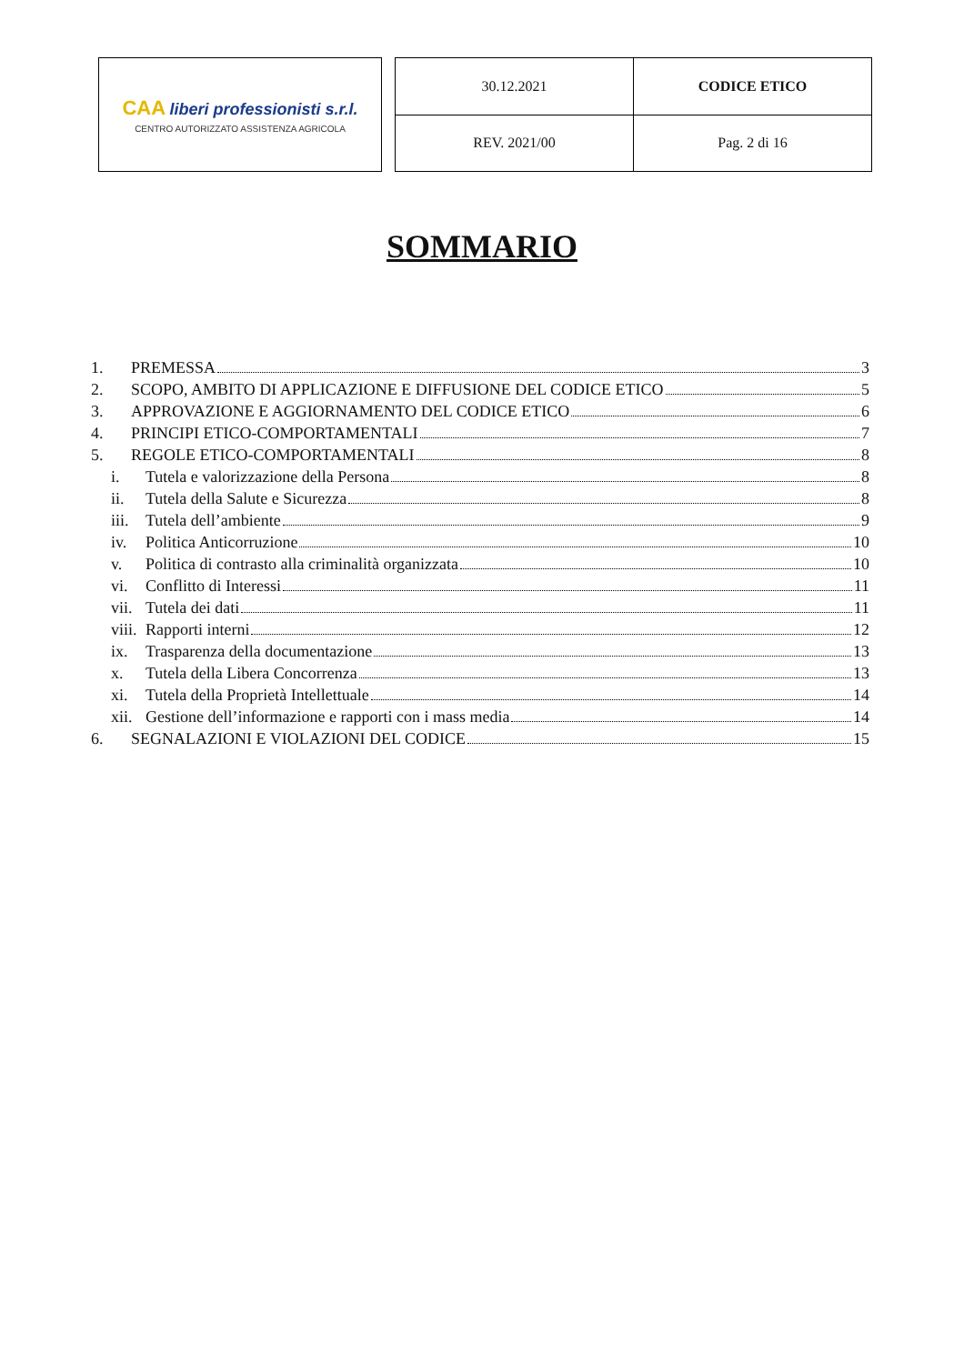CAA liberi professionisti s.r.l.
CENTRO AUTORIZZATO ASSISTENZA AGRICOLA
| 30.12.2021 | CODICE ETICO |
| REV. 2021/00 | Pag. 2 di 16 |
SOMMARIO
1. PREMESSA 3
2. SCOPO, AMBITO DI APPLICAZIONE E DIFFUSIONE DEL CODICE ETICO 5
3. APPROVAZIONE E AGGIORNAMENTO DEL CODICE ETICO 6
4. PRINCIPI ETICO-COMPORTAMENTALI 7
5. REGOLE ETICO-COMPORTAMENTALI 8
i. Tutela e valorizzazione della Persona 8
ii. Tutela della Salute e Sicurezza 8
iii. Tutela dell’ambiente 9
iv. Politica Anticorruzione 10
v. Politica di contrasto alla criminalità organizzata 10
vi. Conflitto di Interessi 11
vii. Tutela dei dati 11
viii. Rapporti interni 12
ix. Trasparenza della documentazione 13
x. Tutela della Libera Concorrenza 13
xi. Tutela della Proprietà Intellettuale 14
xii. Gestione dell’informazione e rapporti con i mass media 14
6. SEGNALAZIONI E VIOLAZIONI DEL CODICE 15